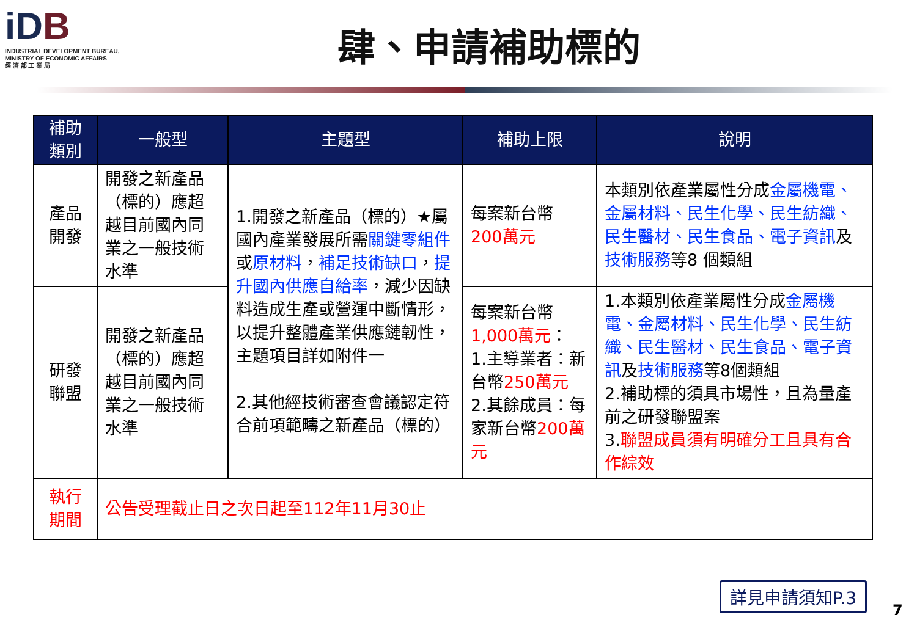iDB
INDUSTRIAL DEVELOPMENT BUREAU,
MINISTRY OF ECONOMIC AFFAIRS
經 濟 部 工 業 局
肆、申請補助標的
| 補助 類別 | 一般型 | 主題型 | 補助上限 | 說明 |
| --- | --- | --- | --- | --- |
| 產品 開發 | 開發之新產品（標的）應超越目前國內同業之一般技術水準 | 1.開發之新產品（標的）★屬國內產業發展所需 關鍵零組件 或 原材料 ， 補足技術缺口 ， 提升國內供應自給率 ，減少因缺料造成生產或營運中斷情形，以提升整體產業供應鏈韌性，主題項目詳如附件一 2.其他經技術審查會議認定符合前項範疇之新產品（標的） | 每案新台幣 200萬元 | 本類別依產業屬性分成 金屬機電、金屬材料、民生化學、民生紡織、民生醫材、民生食品、電子資訊 及 技術服務 等8 個類組 |
| 研發 聯盟 | 開發之新產品（標的）應超越目前國內同業之一般技術水準 | | 每案新台幣 1,000萬元 ： 1.主導業者：新台幣 250萬元 2.其餘成員：每家新台幣 200萬元 | 1.本類別依產業屬性分成 金屬機電、金屬材料、民生化學、民生紡織、民生醫材、民生食品、電子資訊 及 技術服務 等8個類組 2.補助標的須具市場性，且為量產前之研發聯盟案 3. 聯盟成員須有明確分工且具有合作綜效 |
| 執行 期間 | 公告受理截止日之次日起至112年11月30止 | | | |
詳見申請須知P.3
7